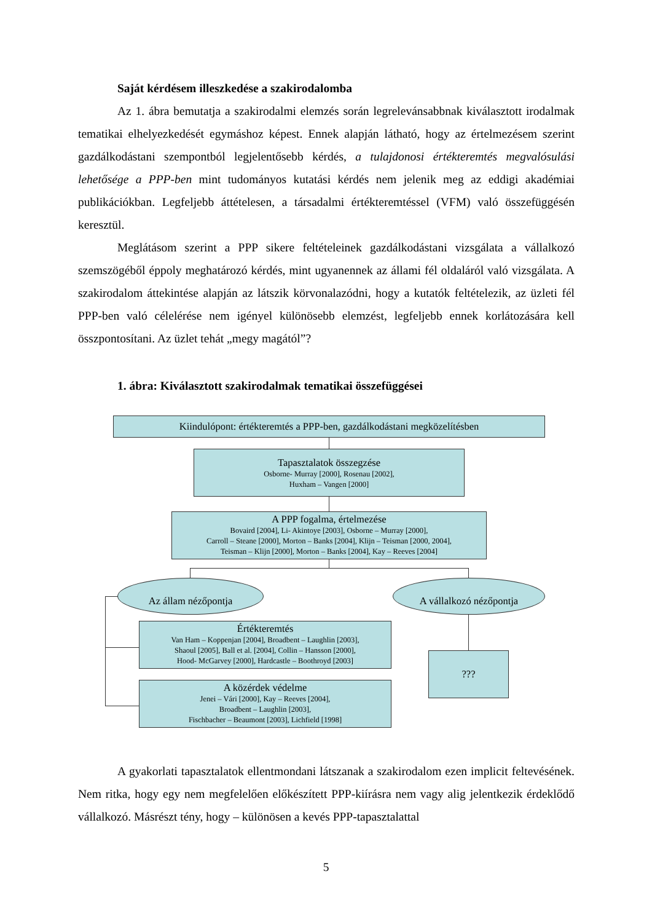Saját kérdésem illeszkedése a szakirodalomba
Az 1. ábra bemutatja a szakirodalmi elemzés során legrelevánsabbnak kiválasztott irodalmak tematikai elhelyezkedését egymáshoz képest. Ennek alapján látható, hogy az értelmezésem szerint gazdálkodástani szempontból legjelentősebb kérdés, a tulajdonosi értékteremtés megvalósulási lehetősége a PPP-ben mint tudományos kutatási kérdés nem jelenik meg az eddigi akadémiai publikációkban. Legfeljebb áttételesen, a társadalmi értékteremtéssel (VFM) való összefüggésén keresztül.
Meglátásom szerint a PPP sikere feltételeinek gazdálkodástani vizsgálata a vállalkozó szemszögéből éppoly meghatározó kérdés, mint ugyanennek az állami fél oldaláról való vizsgálata. A szakirodalom áttekintése alapján az látszik körvonalazódni, hogy a kutatók feltételezik, az üzleti fél PPP-ben való célelérése nem igényel különösebb elemzést, legfeljebb ennek korlátozására kell összpontosítani. Az üzlet tehát „megy magától”?
1. ábra: Kiválasztott szakirodalmak tematikai összefüggései
Kiindulópont: értékteremtés a PPP-ben, gazdálkodástani megközelítésben
Tapasztalatok összegzése
Osborne- Murray [2000], Rosenau [2002],
Huxham – Vangen [2000]
A PPP fogalma, értelmezése
Bovaird [2004], Li- Akintoye [2003], Osborne – Murray [2000],
Carroll – Steane [2000], Morton – Banks [2004], Klijn – Teisman [2000, 2004],
Teisman – Klijn [2000], Morton – Banks [2004], Kay – Reeves [2004]
Az állam nézőpontja A vállalkozó nézőpontja
Értékteremtés
Van Ham – Koppenjan [2004], Broadbent – Laughlin [2003],
Shaoul [2005], Ball et al. [2004], Collin – Hansson [2000],
Hood- McGarvey [2000], Hardcastle – Boothroyd [2003]
A közérdek védelme
Jenei – Vári [2000], Kay – Reeves [2004],
Broadbent – Laughlin [2003],
Fischbacher – Beaumont [2003], Lichfield [1998]
???
A gyakorlati tapasztalatok ellentmondani látszanak a szakirodalom ezen implicit feltevésének. Nem ritka, hogy egy nem megfelelően előkészített PPP-kiírásra nem vagy alig jelentkezik érdeklődő vállalkozó. Másrészt tény, hogy – különösen a kevés PPP-tapasztalattal
5